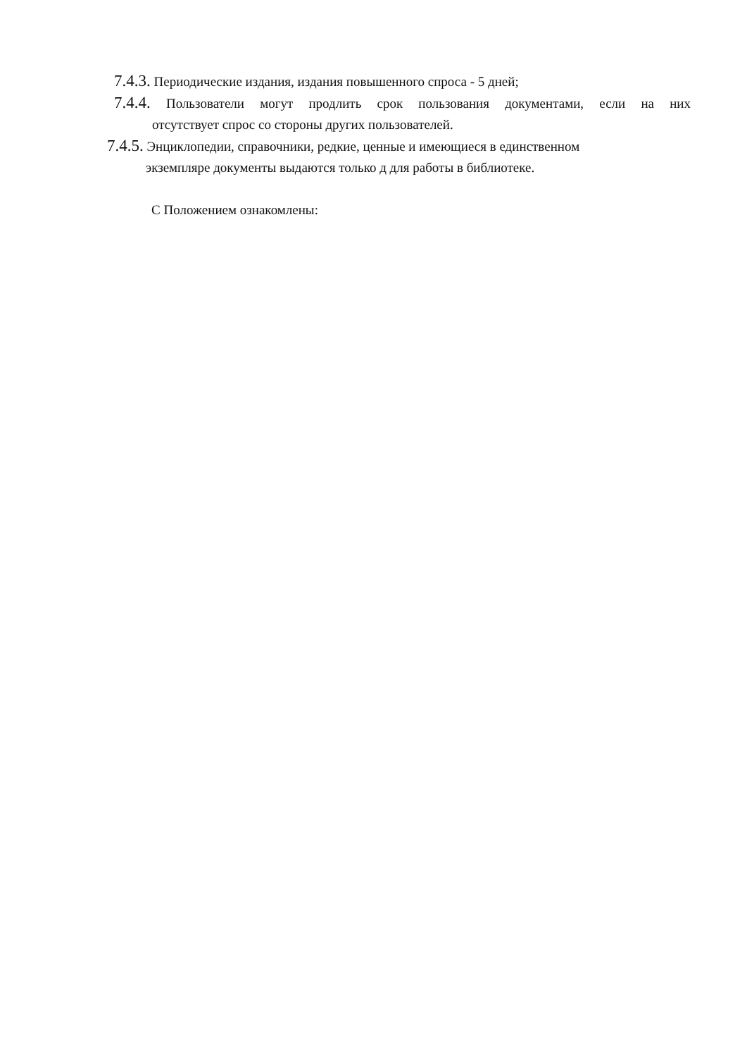7.4.3. Периодические издания, издания повышенного спроса - 5 дней;
7.4.4. Пользователи могут продлить срок пользования документами, если на них
отсутствует спрос со стороны других пользователей.
7.4.5. Энциклопедии, справочники, редкие, ценные и имеющиеся в единственном
экземпляре документы выдаются только д для работы в библиотеке.
С Положением ознакомлены: